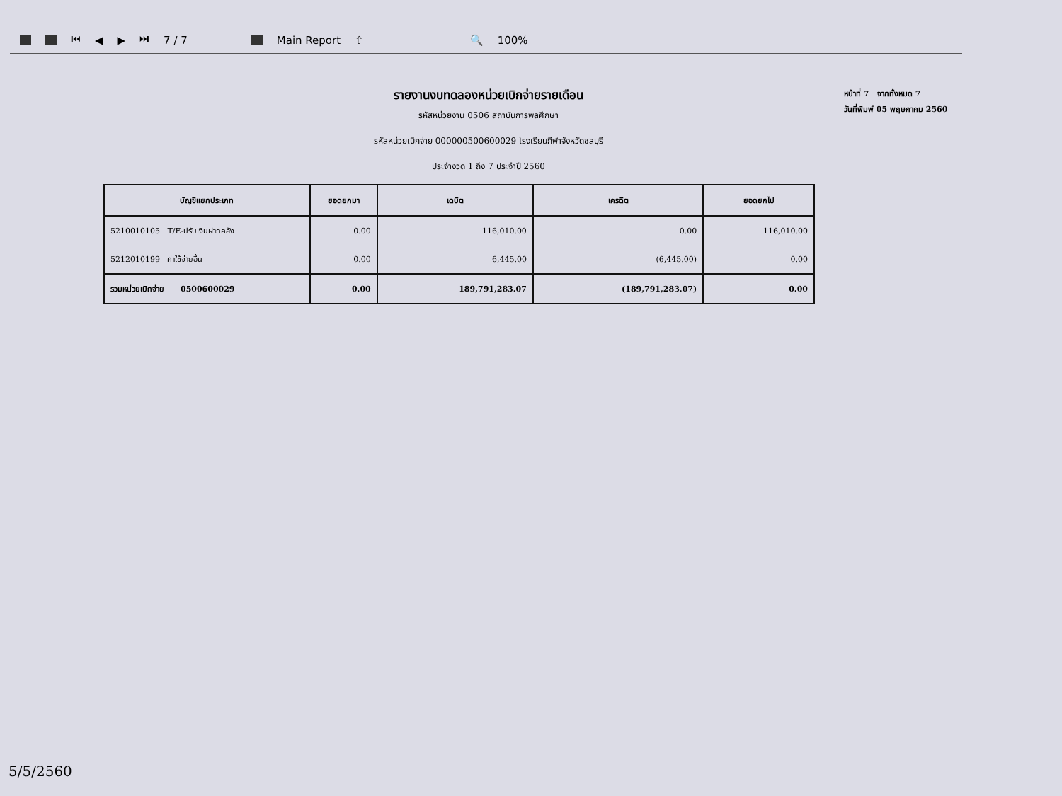⏮ ◀ ▶ ⏭ 7 / 7 Main Report ⇧ 🔍 100%
รายงานงบทดลองหน่วยเบิกจ่ายรายเดือน
รหัสหน่วยงาน 0506 สถาบันการพลศึกษา
รหัสหน่วยเบิกจ่าย 000000500600029 โรงเรียนกีฬาจังหวัดชลบุรี
ประจำงวด 1 ถึง 7 ประจำปี 2560
หน้าที่ 7 จากทั้งหมด 7
วันที่พิมพ์ 05 พฤษภาคม 2560
| บัญชีแยกประเภท | ยอดยกมา | เดบิต | เครดิต | ยอดยกไป |
| --- | --- | --- | --- | --- |
| 5210010105 T/E-ปรับเงินฝากคลัง | 0.00 | 116,010.00 | 0.00 | 116,010.00 |
| 5212010199 ค่าใช้จ่ายอื่น | 0.00 | 6,445.00 | (6,445.00) | 0.00 |
| รวมหน่วยเบิกจ่าย 0500600029 | 0.00 | 189,791,283.07 | (189,791,283.07) | 0.00 |
5/5/2560